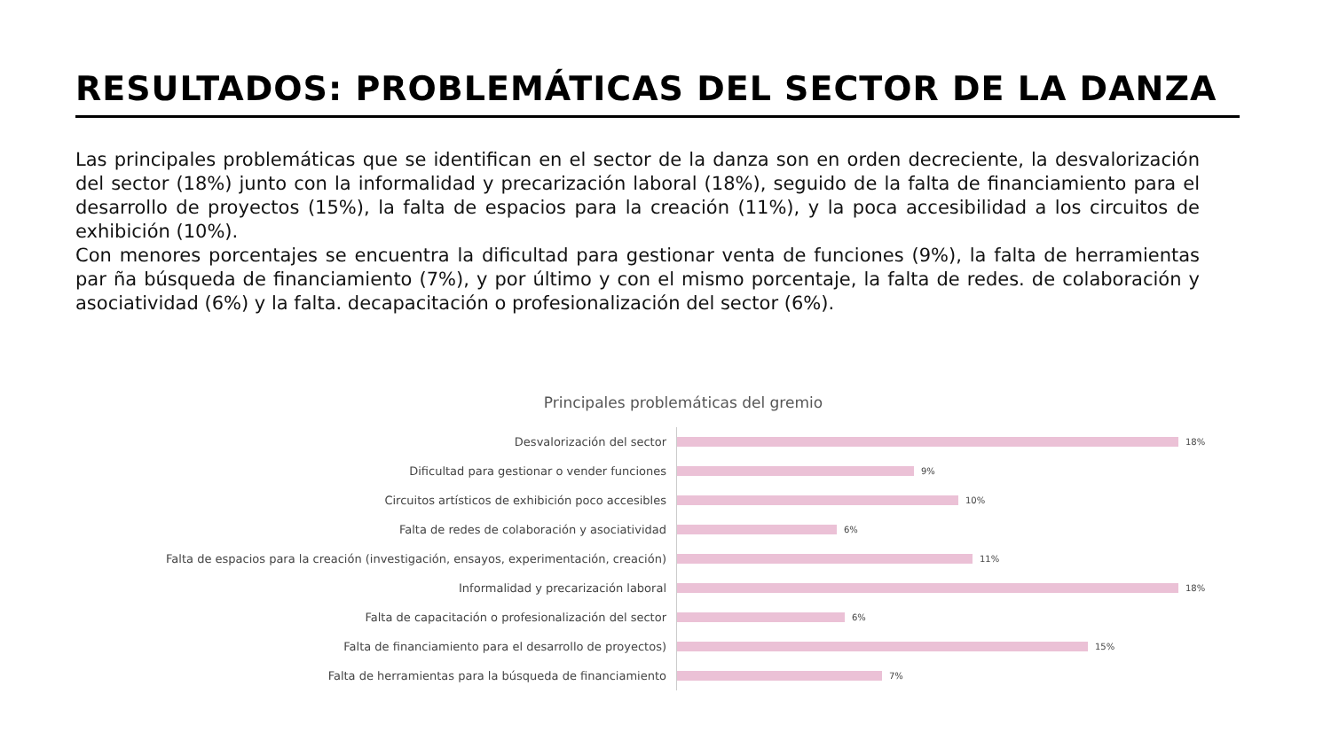RESULTADOS: PROBLEMÁTICAS DEL SECTOR DE LA DANZA
Las principales problemáticas que se identifican en el sector de la danza son en orden decreciente, la desvalorización del sector (18%) junto con la informalidad y precarización laboral (18%), seguido de la falta de financiamiento para el desarrollo de proyectos (15%), la falta de espacios para la creación (11%), y la poca accesibilidad a los circuitos de exhibición (10%).
Con menores porcentajes se encuentra la dificultad para gestionar venta de funciones (9%), la falta de herramientas par ña búsqueda de financiamiento (7%), y por último y con el mismo porcentaje, la falta de redes. de colaboración y asociatividad (6%) y la falta. decapacitación o profesionalización del sector (6%).
Principales problemáticas del gremio
Desvalorización del sector
18%
Dificultad para gestionar o vender funciones
9%
Circuitos artísticos de exhibición poco accesibles
10%
Falta de redes de colaboración y asociatividad
6%
Falta de espacios para la creación (investigación, ensayos, experimentación, creación)
11%
Informalidad y precarización laboral
18%
Falta de capacitación o profesionalización del sector
6%
Falta de financiamiento para el desarrollo de proyectos)
15%
Falta de herramientas para la búsqueda de financiamiento
7%